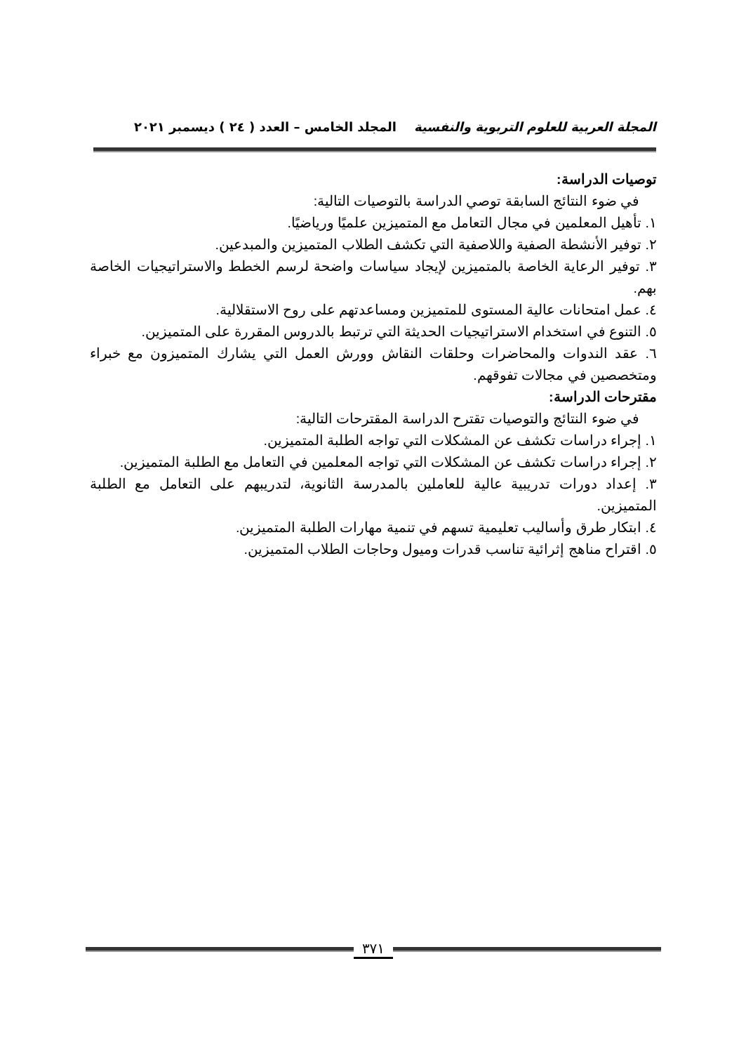المجلة العربية للعلوم التربوية والنفسية المجلد الخامس – العدد ( ٢٤ ) ديسمبر ٢٠٢١
توصيات الدراسة:
في ضوء النتائج السابقة توصي الدراسة بالتوصيات التالية:
١. تأهيل المعلمين في مجال التعامل مع المتميزين علميًا ورياضيًا.
٢. توفير الأنشطة الصفية واللاصفية التي تكشف الطلاب المتميزين والمبدعين.
٣. توفير الرعاية الخاصة بالمتميزين لإيجاد سياسات واضحة لرسم الخطط والاستراتيجيات الخاصة بهم.
٤. عمل امتحانات عالية المستوى للمتميزين ومساعدتهم على روح الاستقلالية.
٥. التنوع في استخدام الاستراتيجيات الحديثة التي ترتبط بالدروس المقررة على المتميزين.
٦. عقد الندوات والمحاضرات وحلقات النقاش وورش العمل التي يشارك المتميزون مع خبراء ومتخصصين في مجالات تفوقهم.
مقترحات الدراسة:
في ضوء النتائج والتوصيات تقترح الدراسة المقترحات التالية:
١. إجراء دراسات تكشف عن المشكلات التي تواجه الطلبة المتميزين.
٢. إجراء دراسات تكشف عن المشكلات التي تواجه المعلمين في التعامل مع الطلبة المتميزين.
٣. إعداد دورات تدريبية عالية للعاملين بالمدرسة الثانوية، لتدريبهم على التعامل مع الطلبة المتميزين.
٤. ابتكار طرق وأساليب تعليمية تسهم في تنمية مهارات الطلبة المتميزين.
٥. اقتراح مناهج إثرائية تناسب قدرات وميول وحاجات الطلاب المتميزين.
٣٧١